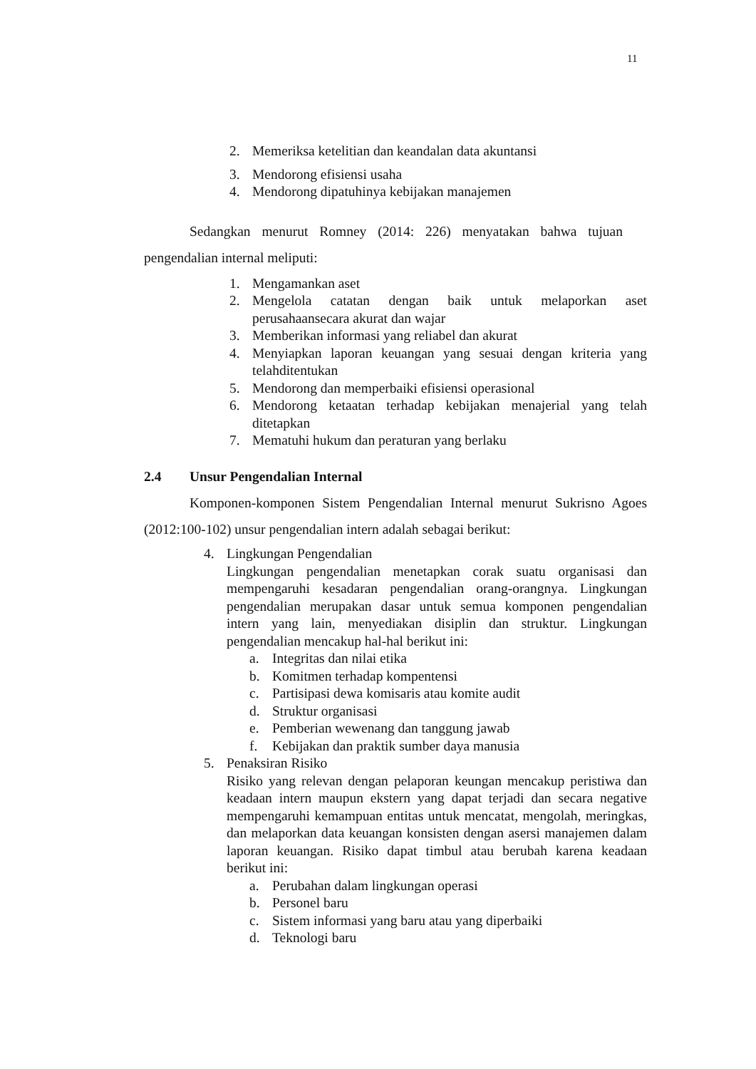11
2. Memeriksa ketelitian dan keandalan data akuntansi
3. Mendorong efisiensi usaha
4. Mendorong dipatuhinya kebijakan manajemen
Sedangkan menurut Romney (2014: 226) menyatakan bahwa tujuan pengendalian internal meliputi:
1. Mengamankan aset
2. Mengelola catatan dengan baik untuk melaporkan aset perusahaansecara akurat dan wajar
3. Memberikan informasi yang reliabel dan akurat
4. Menyiapkan laporan keuangan yang sesuai dengan kriteria yang telahditentukan
5. Mendorong dan memperbaiki efisiensi operasional
6. Mendorong ketaatan terhadap kebijakan menajerial yang telah ditetapkan
7. Mematuhi hukum dan peraturan yang berlaku
2.4 Unsur Pengendalian Internal
Komponen-komponen Sistem Pengendalian Internal menurut Sukrisno Agoes (2012:100-102) unsur pengendalian intern adalah sebagai berikut:
4. Lingkungan Pengendalian
Lingkungan pengendalian menetapkan corak suatu organisasi dan mempengaruhi kesadaran pengendalian orang-orangnya. Lingkungan pengendalian merupakan dasar untuk semua komponen pengendalian intern yang lain, menyediakan disiplin dan struktur. Lingkungan pengendalian mencakup hal-hal berikut ini:
a. Integritas dan nilai etika
b. Komitmen terhadap kompentensi
c. Partisipasi dewa komisaris atau komite audit
d. Struktur organisasi
e. Pemberian wewenang dan tanggung jawab
f. Kebijakan dan praktik sumber daya manusia
5. Penaksiran Risiko
Risiko yang relevan dengan pelaporan keungan mencakup peristiwa dan keadaan intern maupun ekstern yang dapat terjadi dan secara negative mempengaruhi kemampuan entitas untuk mencatat, mengolah, meringkas, dan melaporkan data keuangan konsisten dengan asersi manajemen dalam laporan keuangan. Risiko dapat timbul atau berubah karena keadaan berikut ini:
a. Perubahan dalam lingkungan operasi
b. Personel baru
c. Sistem informasi yang baru atau yang diperbaiki
d. Teknologi baru